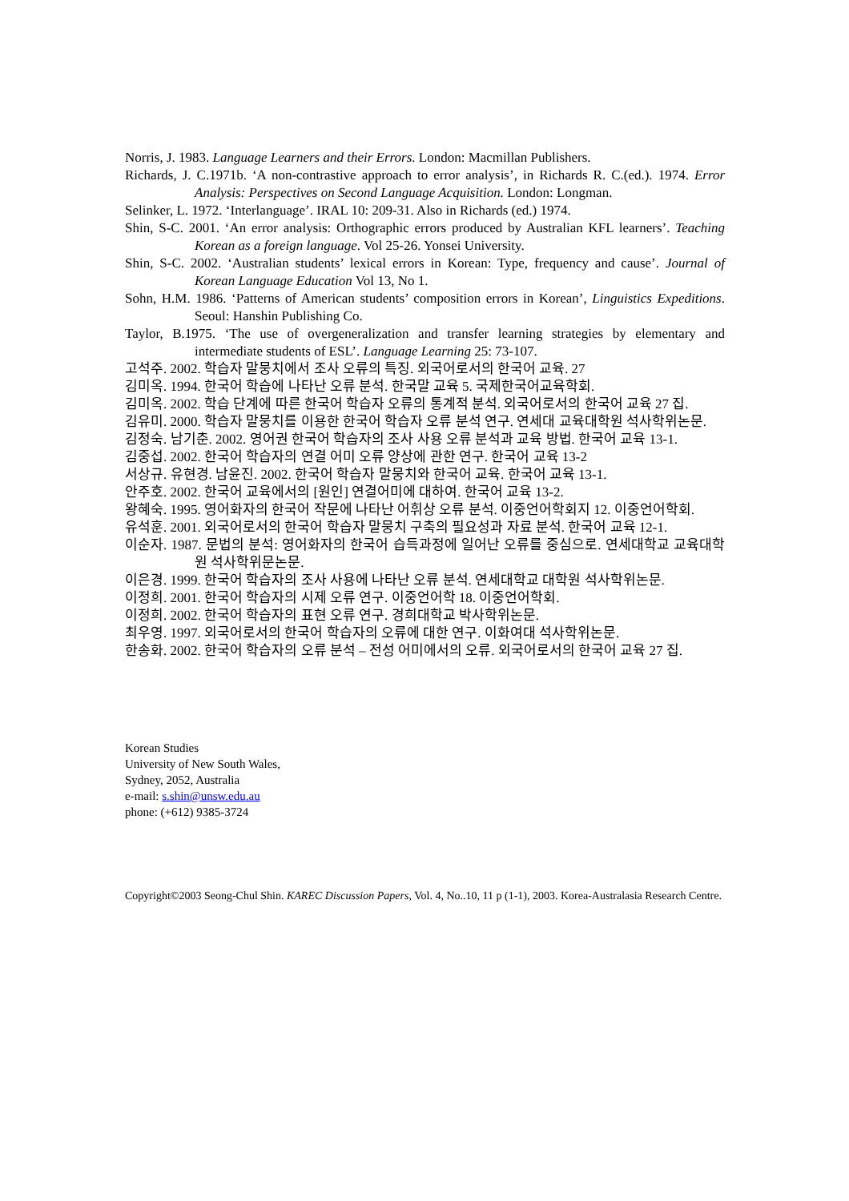Norris, J. 1983. Language Learners and their Errors. London: Macmillan Publishers.
Richards, J. C.1971b. ‘A non-contrastive approach to error analysis’, in Richards R. C.(ed.). 1974. Error Analysis: Perspectives on Second Language Acquisition. London: Longman.
Selinker, L. 1972. ‘Interlanguage’. IRAL 10: 209-31. Also in Richards (ed.) 1974.
Shin, S-C. 2001. ‘An error analysis: Orthographic errors produced by Australian KFL learners’. Teaching Korean as a foreign language. Vol 25-26. Yonsei University.
Shin, S-C. 2002. ‘Australian students’ lexical errors in Korean: Type, frequency and cause’. Journal of Korean Language Education Vol 13, No 1.
Sohn, H.M. 1986. ‘Patterns of American students’ composition errors in Korean’, Linguistics Expeditions. Seoul: Hanshin Publishing Co.
Taylor, B.1975. ‘The use of overgeneralization and transfer learning strategies by elementary and intermediate students of ESL’. Language Learning 25: 73-107.
고석주. 2002. 학습자 말뭉치에서 조사 오류의 특징. 외국어로서의 한국어 교육. 27
김미옥. 1994. 한국어 학습에 나타난 오류 분석. 한국말 교육 5. 국제한국어교육학회.
김미옥. 2002. 학습 단계에 따른 한국어 학습자 오류의 통계적 분석. 외국어로서의 한국어 교육 27 집.
김유미. 2000. 학습자 말뭉치를 이용한 한국어 학습자 오류 분석 연구. 연세대 교육대학원 석사학위논문.
김정숙. 남기춘. 2002. 영어권 한국어 학습자의 조사 사용 오류 분석과 교육 방법. 한국어 교육 13-1.
김중섭. 2002. 한국어 학습자의 연결 어미 오류 양상에 관한 연구. 한국어 교육 13-2
서상규. 유현경. 남윤진. 2002. 한국어 학습자 말뭉치와 한국어 교육. 한국어 교육 13-1.
안주호. 2002. 한국어 교육에서의 [원인] 연결어미에 대하여. 한국어 교육 13-2.
왕혜숙. 1995. 영어화자의 한국어 작문에 나타난 어휘상 오류 분석. 이중언어학회지 12. 이중언어학회.
유석훈. 2001. 외국어로서의 한국어 학습자 말뭉치 구축의 필요성과 자료 분석. 한국어 교육 12-1.
이순자. 1987. 문법의 분석: 영어화자의 한국어 습득과정에 일어난 오류를 중심으로. 연세대학교 교육대학원 석사학위문논문.
이은경. 1999. 한국어 학습자의 조사 사용에 나타난 오류 분석. 연세대학교 대학원 석사학위논문.
이정희. 2001. 한국어 학습자의 시제 오류 연구. 이중언어학 18. 이중언어학회.
이정희. 2002. 한국어 학습자의 표현 오류 연구. 경희대학교 박사학위논문.
최우영. 1997. 외국어로서의 한국어 학습자의 오류에 대한 연구. 이화여대 석사학위논문.
한송화. 2002. 한국어 학습자의 오류 분석 – 전성 어미에서의 오류. 외국어로서의 한국어 교육 27 집.
Korean Studies
University of New South Wales,
Sydney, 2052, Australia
e-mail: s.shin@unsw.edu.au
phone: (+612) 9385-3724
Copyright©2003 Seong-Chul Shin. KAREC Discussion Papers, Vol. 4, No..10, 11 p (1-1), 2003. Korea-Australasia Research Centre.